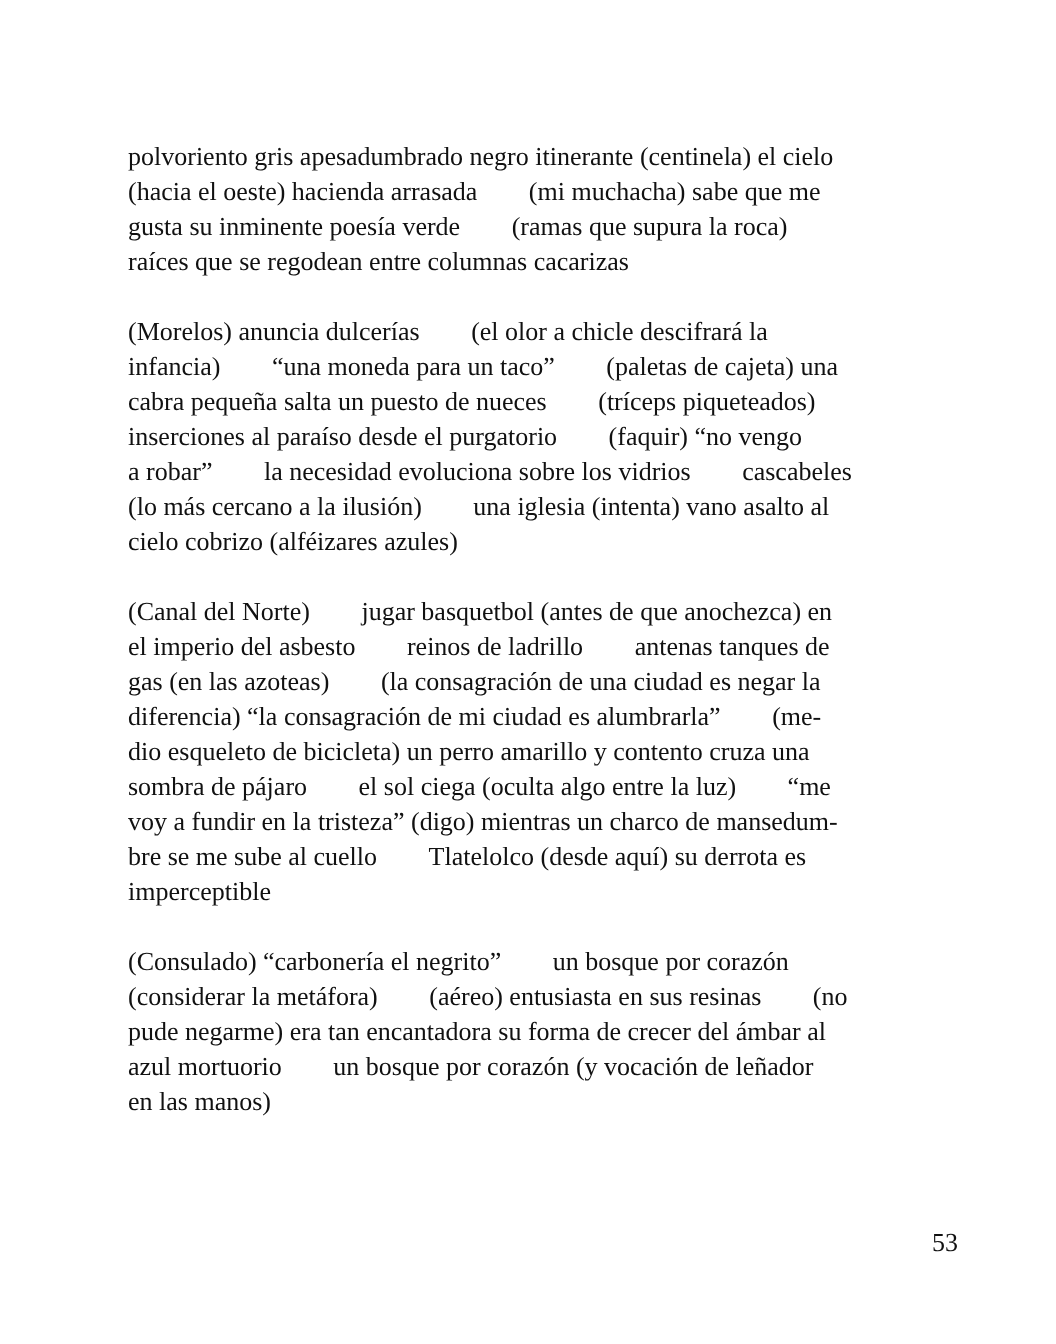polvoriento gris apesadumbrado negro itinerante (centinela) el cielo
(hacia el oeste) hacienda arrasada (mi muchacha) sabe que me
gusta su inminente poesía verde (ramas que supura la roca)
raíces que se regodean entre columnas cacarizas
(Morelos) anuncia dulcerías (el olor a chicle descifrará la
infancia) “una moneda para un taco” (paletas de cajeta) una
cabra pequeña salta un puesto de nueces (tríceps piqueteados)
inserciones al paraíso desde el purgatorio (faquir) “no vengo
a robar” la necesidad evoluciona sobre los vidrios cascabeles
(lo más cercano a la ilusión) una iglesia (intenta) vano asalto al
cielo cobrizo (alféizares azules)
(Canal del Norte) jugar basquetbol (antes de que anochezca) en
el imperio del asbesto reinos de ladrillo antenas tanques de
gas (en las azoteas) (la consagración de una ciudad es negar la
diferencia) “la consagración de mi ciudad es alumbrarla” (me-
dio esqueleto de bicicleta) un perro amarillo y contento cruza una
sombra de pájaro el sol ciega (oculta algo entre la luz) “me
voy a fundir en la tristeza” (digo) mientras un charco de mansedum-
bre se me sube al cuello Tlatelolco (desde aquí) su derrota es
imperceptible
(Consulado) “carbonería el negrito” un bosque por corazón
(considerar la metáfora) (aéreo) entusiasta en sus resinas (no
pude negarme) era tan encantadora su forma de crecer del ámbar al
azul mortuorio un bosque por corazón (y vocación de leñador
en las manos)
53